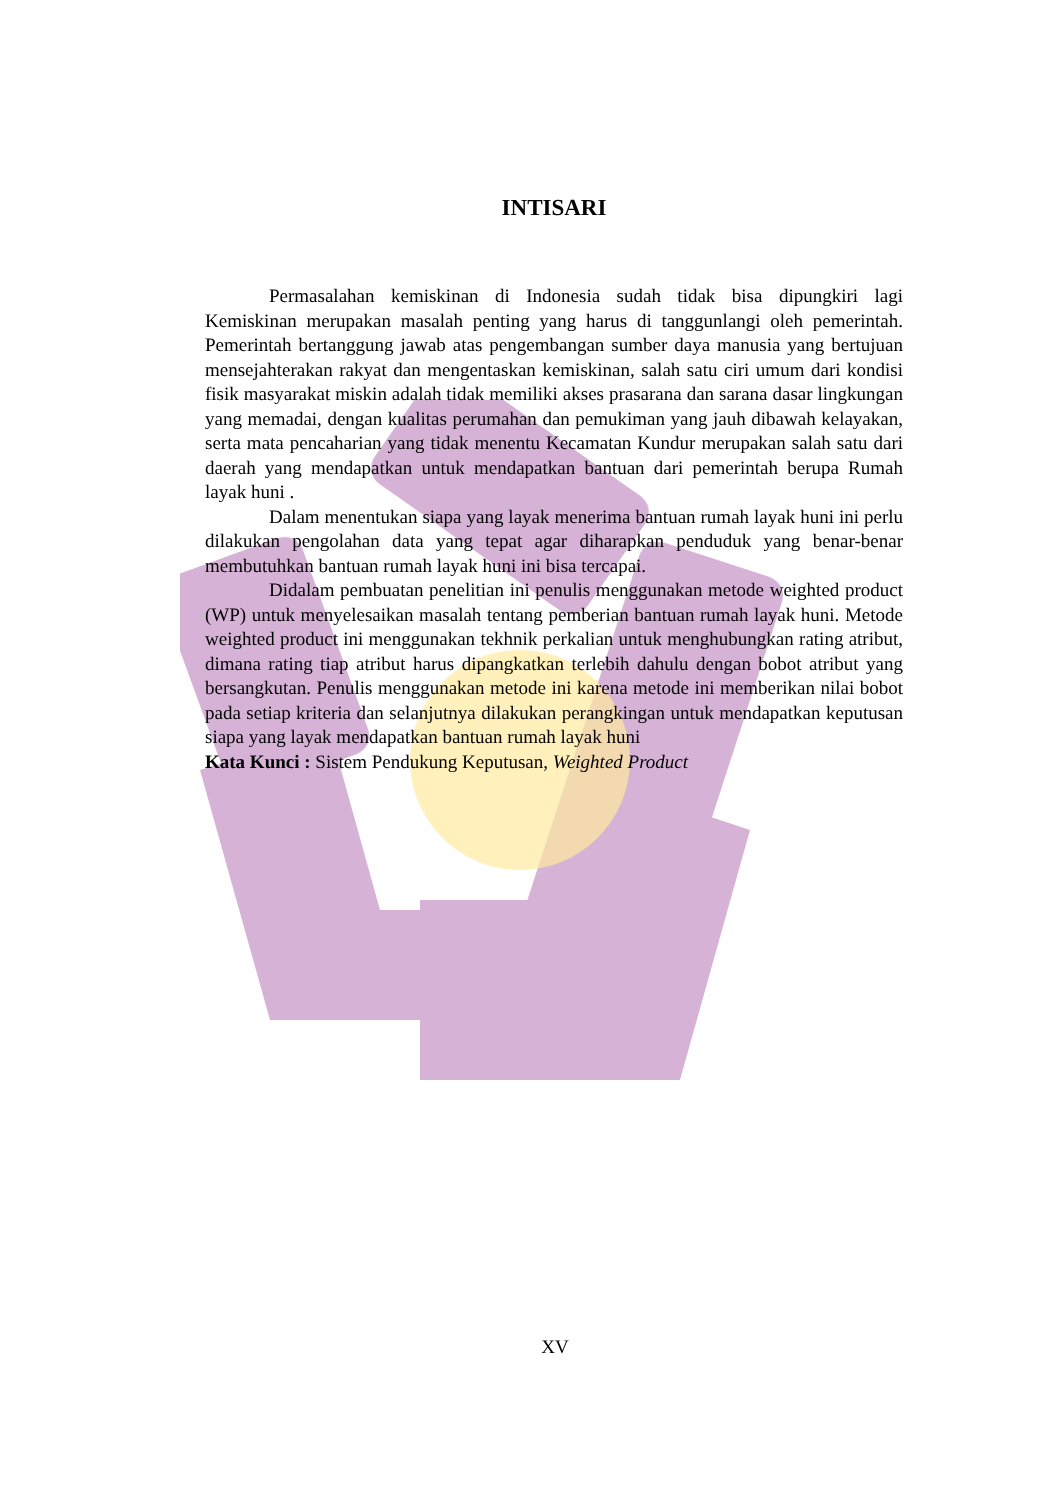INTISARI
Permasalahan kemiskinan di Indonesia sudah tidak bisa dipungkiri lagi Kemiskinan merupakan masalah penting yang harus di tanggunlangi oleh pemerintah. Pemerintah bertanggung jawab atas pengembangan sumber daya manusia yang bertujuan mensejahterakan rakyat dan mengentaskan kemiskinan, salah satu ciri umum dari kondisi fisik masyarakat miskin adalah tidak memiliki akses prasarana dan sarana dasar lingkungan yang memadai, dengan kualitas perumahan dan pemukiman yang jauh dibawah kelayakan, serta mata pencaharian yang tidak menentu Kecamatan Kundur merupakan salah satu dari daerah yang mendapatkan untuk mendapatkan bantuan dari pemerintah berupa Rumah layak huni .
Dalam menentukan siapa yang layak menerima bantuan rumah layak huni ini perlu dilakukan pengolahan data yang tepat agar diharapkan penduduk yang benar-benar membutuhkan bantuan rumah layak huni ini bisa tercapai.
Didalam pembuatan penelitian ini penulis menggunakan metode weighted product (WP) untuk menyelesaikan masalah tentang pemberian bantuan rumah layak huni. Metode weighted product ini menggunakan tekhnik perkalian untuk menghubungkan rating atribut, dimana rating tiap atribut harus dipangkatkan terlebih dahulu dengan bobot atribut yang bersangkutan. Penulis menggunakan metode ini karena metode ini memberikan nilai bobot pada setiap kriteria dan selanjutnya dilakukan perangkingan untuk mendapatkan keputusan siapa yang layak mendapatkan bantuan rumah layak huni
Kata Kunci : Sistem Pendukung Keputusan, Weighted Product
XV